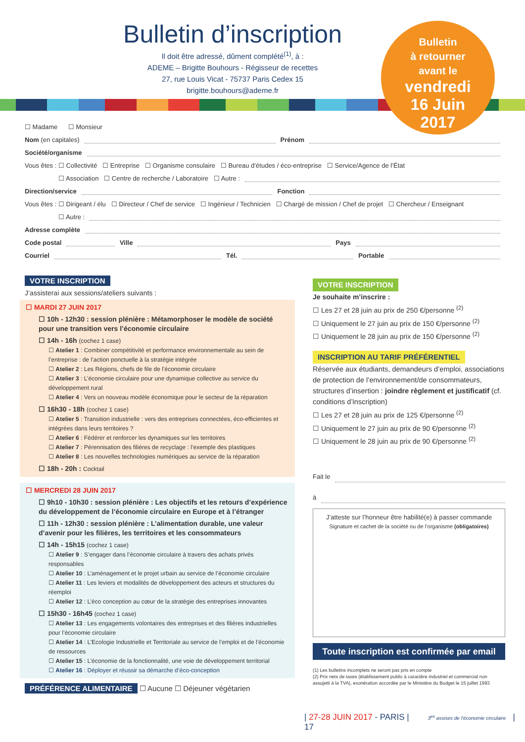Bulletin d’inscription
Il doit être adressé, dûment complété<sup>(1)</sup>, à :
ADEME – Brigitte Bouhours - Régisseur de recettes
27, rue Louis Vicat - 75737 Paris Cedex 15
brigitte.bouhours@ademe.fr
Bulletin
à retourner
avant le
vendredi
16 Juin
2017
☐ Madame ☐ Monsieur
Nom (en capitales) Prénom
Société/organisme
Vous êtes : ☐ Collectivité ☐ Entreprise ☐ Organisme consulaire ☐ Bureau d’études / éco-entreprise ☐ Service/Agence de l’État
☐ Association ☐ Centre de recherche / Laboratoire ☐ Autre :
Direction/service Fonction
Vous êtes : ☐ Dirigeant / élu ☐ Directeur / Chef de service ☐ Ingénieur / Technicien ☐ Chargé de mission / Chef de projet ☐ Chercheur / Enseignant
☐ Autre :
Adresse complète
Code postal Ville Pays
Courriel Tél. Portable
VOTRE INSCRIPTION
J’assisterai aux sessions/ateliers suivants :
☐ MARDI 27 JUIN 2017
☐ 10h - 12h30 : session plénière : Métamorphoser le modèle de société pour une transition vers l’économie circulaire
☐ 14h - 16h (cochez 1 case)
☐ Atelier 1 : Combiner compétitivité et performance environnementale au sein de l’entreprise : de l’action ponctuelle à la stratégie intégrée
☐ Atelier 2 : Les Régions, chefs de file de l’économie circulaire
☐ Atelier 3 : L’économie circulaire pour une dynamique collective au service du développement rural
☐ Atelier 4 : Vers un nouveau modèle économique pour le secteur de la réparation
☐ 16h30 - 18h (cochez 1 case)
☐ Atelier 5 : Transition industrielle : vers des entreprises connectées, éco-efficientes et intégrées dans leurs territoires ?
☐ Atelier 6 : Fédérer et renforcer les dynamiques sur les territoires
☐ Atelier 7 : Pérennisation des filières de recyclage : l’exemple des plastiques
☐ Atelier 8 : Les nouvelles technologies numériques au service de la réparation
☐ 18h - 20h : Cocktail
☐ MERCREDI 28 JUIN 2017
☐ 9h10 - 10h30 : session plénière : Les objectifs et les retours d’expérience du développement de l’économie circulaire en Europe et à l’étranger
☐ 11h - 12h30 : session plénière : L’alimentation durable, une valeur d’avenir pour les filières, les territoires et les consommateurs
☐ 14h - 15h15 (cochez 1 case)
☐ Atelier 9 : S’engager dans l’économie circulaire à travers des achats privés responsables
☐ Atelier 10 : L’aménagement et le projet urbain au service de l’économie circulaire
☐ Atelier 11 : Les leviers et modalités de développement des acteurs et structures du réemploi
☐ Atelier 12 : L’éco conception au cœur de la stratégie des entreprises innovantes
☐ 15h30 - 16h45 (cochez 1 case)
☐ Atelier 13 : Les engagements volontaires des entreprises et des filières industrielles pour l’économie circulaire
☐ Atelier 14 : L’Ecologie Industrielle et Territoriale au service de l’emploi et de l’économie de ressources
☐ Atelier 15 : L’économie de la fonctionnalité, une voie de développement territorial
☐ Atelier 16 : Déployer et réussir sa démarche d’éco-conception
PRÉFÉRENCE ALIMENTAIRE ☐ Aucune ☐ Déjeuner végétarien
VOTRE INSCRIPTION
Je souhaite m’inscrire :
☐ Les 27 et 28 juin au prix de 250 €/personne <sup>(2)</sup>
☐ Uniquement le 27 juin au prix de 150 €/personne <sup>(2)</sup>
☐ Uniquement le 28 juin au prix de 150 €/personne <sup>(2)</sup>
INSCRIPTION AU TARIF PRÉFÉRENTIEL
Réservée aux étudiants, demandeurs d’emploi, associations de protection de l’environnement/de consommateurs, structures d’insertion : joindre règlement et justificatif (cf. conditions d’inscription)
☐ Les 27 et 28 juin au prix de 125 €/personne <sup>(2)</sup>
☐ Uniquement le 27 juin au prix de 90 €/personne <sup>(2)</sup>
☐ Uniquement le 28 juin au prix de 90 €/personne <sup>(2)</sup>
Fait le
à
J’atteste sur l’honneur être habilité(e) à passer commande
Signature et cachet de la société ou de l’organisme (obligatoires)
Toute inscription est confirmée par email
(1) Les bulletins incomplets ne seront pas pris en compte
(2) Prix nets de taxes (établissement public à caractère industriel et commercial non assujetti à la TVA), exonération accordée par le Ministère du Budget le 15 juillet 1993
| 27-28 JUIN 2017 - PARIS | 3<sup>es</sup> assises de l’économie circulaire | 17